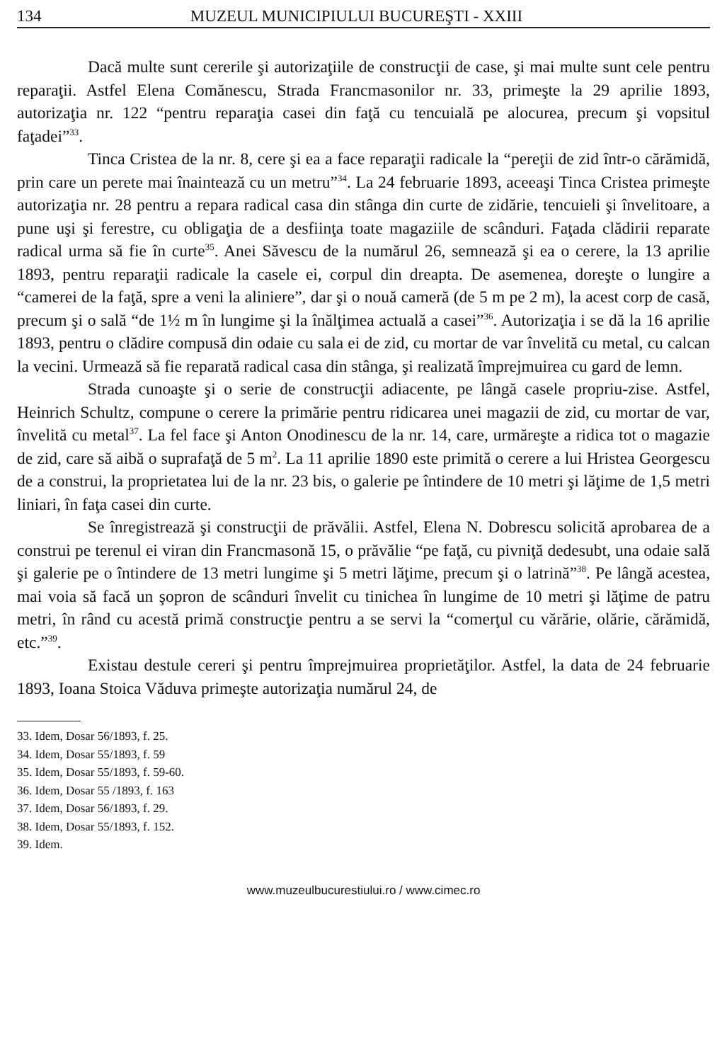134 MUZEUL MUNICIPIULUI BUCUREŞTI - XXIII
Dacă multe sunt cererile şi autorizaţiile de construcţii de case, şi mai multe sunt cele pentru reparaţii. Astfel Elena Comănescu, Strada Francmasonilor nr. 33, primeşte la 29 aprilie 1893, autorizaţia nr. 122 “pentru reparaţia casei din faţă cu tencuială pe alocurea, precum şi vopsitul faţadei”<sup>33</sup>.
Tinca Cristea de la nr. 8, cere şi ea a face reparaţii radicale la “pereţii de zid într-o cărămidă, prin care un perete mai înaintează cu un metru”<sup>34</sup>. La 24 februarie 1893, aceeaşi Tinca Cristea primeşte autorizaţia nr. 28 pentru a repara radical casa din stânga din curte de zidărie, tencuieli şi învelitoare, a pune uşi şi ferestre, cu obligaţia de a desfiinţa toate magaziile de scânduri. Faţada clădirii reparate radical urma să fie în curte<sup>35</sup>. Anei Săvescu de la numărul 26, semnează şi ea o cerere, la 13 aprilie 1893, pentru reparaţii radicale la casele ei, corpul din dreapta. De asemenea, doreşte o lungire a “camerei de la faţă, spre a veni la aliniere”, dar şi o nouă cameră (de 5 m pe 2 m), la acest corp de casă, precum şi o sală “de 1½ m în lungime şi la înălţimea actuală a casei”<sup>36</sup>. Autorizaţia i se dă la 16 aprilie 1893, pentru o clădire compusă din odaie cu sala ei de zid, cu mortar de var învelită cu metal, cu calcan la vecini. Urmează să fie reparată radical casa din stânga, şi realizată împrejmuirea cu gard de lemn.
Strada cunoaşte şi o serie de construcţii adiacente, pe lângă casele propriu-zise. Astfel, Heinrich Schultz, compune o cerere la primărie pentru ridicarea unei magazii de zid, cu mortar de var, învelită cu metal<sup>37</sup>. La fel face şi Anton Onodinescu de la nr. 14, care, urmăreşte a ridica tot o magazie de zid, care să aibă o suprafaţă de 5 m<sup>2</sup>. La 11 aprilie 1890 este primită o cerere a lui Hristea Georgescu de a construi, la proprietatea lui de la nr. 23 bis, o galerie pe întindere de 10 metri şi lăţime de 1,5 metri liniari, în faţa casei din curte.
Se înregistrează şi construcţii de prăvălii. Astfel, Elena N. Dobrescu solicită aprobarea de a construi pe terenul ei viran din Francmasonă 15, o prăvălie “pe faţă, cu pivniţă dedesubt, una odaie sală şi galerie pe o întindere de 13 metri lungime şi 5 metri lăţime, precum şi o latrină”<sup>38</sup>. Pe lângă acestea, mai voia să facă un şopron de scânduri învelit cu tinichea în lungime de 10 metri şi lăţime de patru metri, în rând cu acestă primă construcţie pentru a se servi la “comerţul cu vărărie, olărie, cărămidă, etc.”<sup>39</sup>.
Existau destule cereri şi pentru împrejmuirea proprietăţilor. Astfel, la data de 24 februarie 1893, Ioana Stoica Văduva primeşte autorizaţia numărul 24, de
33. Idem, Dosar 56/1893, f. 25.
34. Idem, Dosar 55/1893, f. 59
35. Idem, Dosar 55/1893, f. 59-60.
36. Idem, Dosar 55 /1893, f. 163
37. Idem, Dosar 56/1893, f. 29.
38. Idem, Dosar 55/1893, f. 152.
39. Idem.
www.muzeulbucurestiului.ro / www.cimec.ro